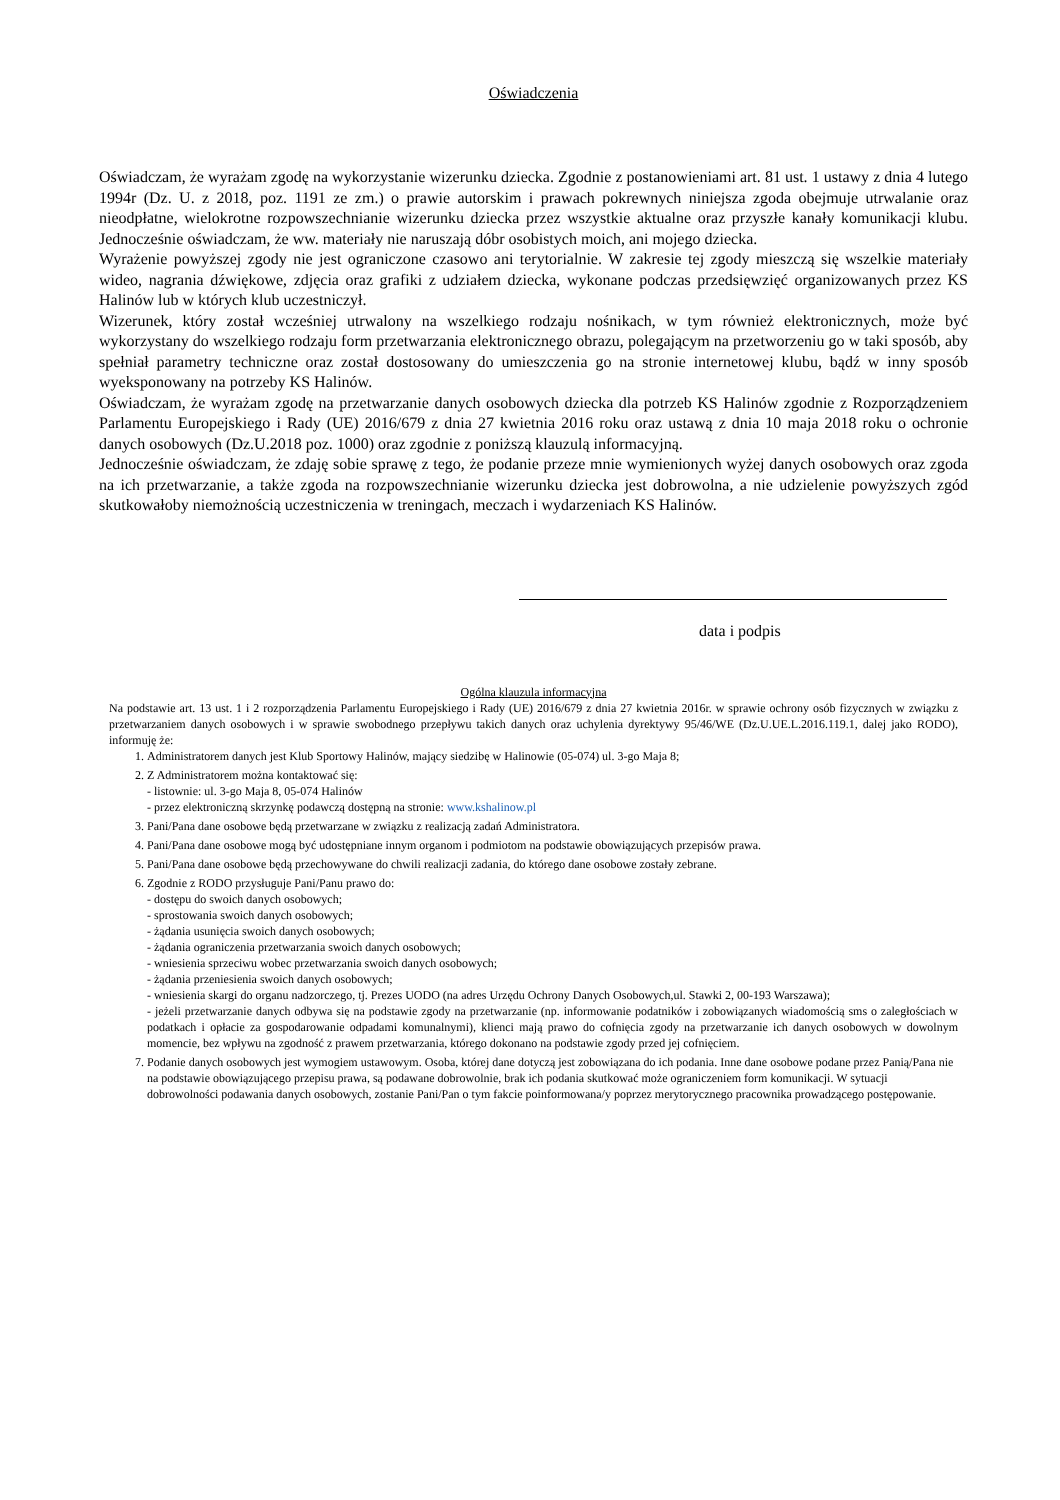Oświadczenia
Oświadczam, że wyrażam zgodę na wykorzystanie wizerunku dziecka. Zgodnie z postanowieniami art. 81 ust. 1 ustawy z dnia 4 lutego 1994r (Dz. U. z 2018, poz. 1191 ze zm.) o prawie autorskim i prawach pokrewnych niniejsza zgoda obejmuje utrwalanie oraz nieodpłatne, wielokrotne rozpowszechnianie wizerunku dziecka przez wszystkie aktualne oraz przyszłe kanały komunikacji klubu. Jednocześnie oświadczam, że ww. materiały nie naruszają dóbr osobistych moich, ani mojego dziecka.
Wyrażenie powyższej zgody nie jest ograniczone czasowo ani terytorialnie. W zakresie tej zgody mieszczą się wszelkie materiały wideo, nagrania dźwiękowe, zdjęcia oraz grafiki z udziałem dziecka, wykonane podczas przedsięwzięć organizowanych przez KS Halinów lub w których klub uczestniczył.
Wizerunek, który został wcześniej utrwalony na wszelkiego rodzaju nośnikach, w tym również elektronicznych, może być wykorzystany do wszelkiego rodzaju form przetwarzania elektronicznego obrazu, polegającym na przetworzeniu go w taki sposób, aby spełniał parametry techniczne oraz został dostosowany do umieszczenia go na stronie internetowej klubu, bądź w inny sposób wyeksponowany na potrzeby KS Halinów.
Oświadczam, że wyrażam zgodę na przetwarzanie danych osobowych dziecka dla potrzeb KS Halinów zgodnie z Rozporządzeniem Parlamentu Europejskiego i Rady (UE) 2016/679 z dnia 27 kwietnia 2016 roku oraz ustawą z dnia 10 maja 2018 roku o ochronie danych osobowych (Dz.U.2018 poz. 1000) oraz zgodnie z poniższą klauzulą informacyjną.
Jednocześnie oświadczam, że zdaję sobie sprawę z tego, że podanie przeze mnie wymienionych wyżej danych osobowych oraz zgoda na ich przetwarzanie, a także zgoda na rozpowszechnianie wizerunku dziecka jest dobrowolna, a nie udzielenie powyższych zgód skutkowałoby niemożnością uczestniczenia w treningach, meczach i wydarzeniach KS Halinów.
data i podpis
Ogólna klauzula informacyjna
Na podstawie art. 13 ust. 1 i 2 rozporządzenia Parlamentu Europejskiego i Rady (UE) 2016/679 z dnia 27 kwietnia 2016r. w sprawie ochrony osób fizycznych w związku z przetwarzaniem danych osobowych i w sprawie swobodnego przepływu takich danych oraz uchylenia dyrektywy 95/46/WE (Dz.U.UE.L.2016.119.1, dalej jako RODO), informuję że:
1. Administratorem danych jest Klub Sportowy Halinów, mający siedzibę w Halinowie (05-074) ul. 3-go Maja 8;
2. Z Administratorem można kontaktować się:
- listownie: ul. 3-go Maja 8, 05-074 Halinów
- przez elektroniczną skrzynkę podawczą dostępną na stronie: www.kshalinow.pl
3. Pani/Pana dane osobowe będą przetwarzane w związku z realizacją zadań Administratora.
4. Pani/Pana dane osobowe mogą być udostępniane innym organom i podmiotom na podstawie obowiązujących przepisów prawa.
5. Pani/Pana dane osobowe będą przechowywane do chwili realizacji zadania, do którego dane osobowe zostały zebrane.
6. Zgodnie z RODO przysługuje Pani/Panu prawo do:
- dostępu do swoich danych osobowych;
- sprostowania swoich danych osobowych;
- żądania usunięcia swoich danych osobowych;
- żądania ograniczenia przetwarzania swoich danych osobowych;
- wniesienia sprzeciwu wobec przetwarzania swoich danych osobowych;
- żądania przeniesienia swoich danych osobowych;
- wniesienia skargi do organu nadzorczego, tj. Prezes UODO (na adres Urzędu Ochrony Danych Osobowych,ul. Stawki 2, 00-193 Warszawa);
- jeżeli przetwarzanie danych odbywa się na podstawie zgody na przetwarzanie (np. informowanie podatników i zobowiązanych wiadomością sms o zaległościach w podatkach i opłacie za gospodarowanie odpadami komunalnymi), klienci mają prawo do cofnięcia zgody na przetwarzanie ich danych osobowych w dowolnym momencie, bez wpływu na zgodność z prawem przetwarzania, którego dokonano na podstawie zgody przed jej cofnięciem.
7. Podanie danych osobowych jest wymogiem ustawowym. Osoba, której dane dotyczą jest zobowiązana do ich podania. Inne dane osobowe podane przez Panią/Pana nie na podstawie obowiązującego przepisu prawa, są podawane dobrowolnie, brak ich podania skutkować może ograniczeniem form komunikacji. W sytuacji dobrowolności podawania danych osobowych, zostanie Pani/Pan o tym fakcie poinformowana/y poprzez merytorycznego pracownika prowadzącego postępowanie.